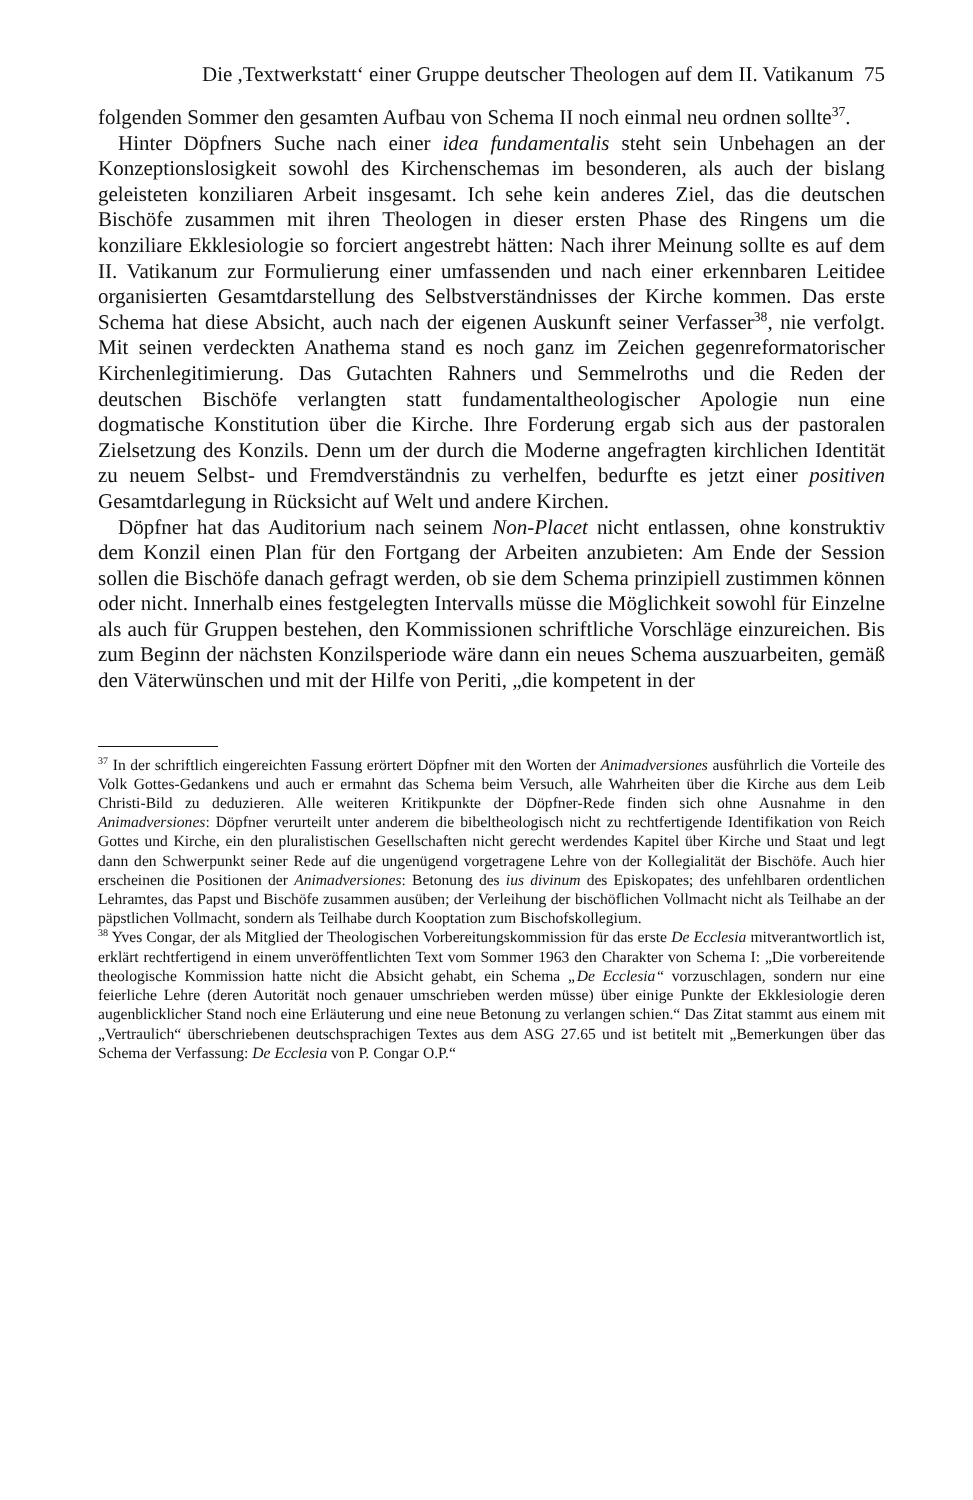Die ,Textwerkstatt‘ einer Gruppe deutscher Theologen auf dem II. Vatikanum 75
folgenden Sommer den gesamten Aufbau von Schema II noch einmal neu ordnen sollte<sup>37</sup>.
Hinter Döpfners Suche nach einer idea fundamentalis steht sein Unbehagen an der Konzeptionslosigkeit sowohl des Kirchenschemas im besonderen, als auch der bislang geleisteten konziliaren Arbeit insgesamt. Ich sehe kein anderes Ziel, das die deutschen Bischöfe zusammen mit ihren Theologen in dieser ersten Phase des Ringens um die konziliare Ekklesiologie so forciert angestrebt hätten: Nach ihrer Meinung sollte es auf dem II. Vatikanum zur Formulierung einer umfassenden und nach einer erkennbaren Leitidee organisierten Gesamtdarstellung des Selbstverständnisses der Kirche kommen. Das erste Schema hat diese Absicht, auch nach der eigenen Auskunft seiner Verfasser<sup>38</sup>, nie verfolgt. Mit seinen verdeckten Anathema stand es noch ganz im Zeichen gegenreformatorischer Kirchenlegitimierung. Das Gutachten Rahners und Semmelroths und die Reden der deutschen Bischöfe verlangten statt fundamentaltheologischer Apologie nun eine dogmatische Konstitution über die Kirche. Ihre Forderung ergab sich aus der pastoralen Zielsetzung des Konzils. Denn um der durch die Moderne angefragten kirchlichen Identität zu neuem Selbst- und Fremdverständnis zu verhelfen, bedurfte es jetzt einer positiven Gesamtdarlegung in Rücksicht auf Welt und andere Kirchen.
Döpfner hat das Auditorium nach seinem Non-Placet nicht entlassen, ohne konstruktiv dem Konzil einen Plan für den Fortgang der Arbeiten anzubieten: Am Ende der Session sollen die Bischöfe danach gefragt werden, ob sie dem Schema prinzipiell zustimmen können oder nicht. Innerhalb eines festgelegten Intervalls müsse die Möglichkeit sowohl für Einzelne als auch für Gruppen bestehen, den Kommissionen schriftliche Vorschläge einzureichen. Bis zum Beginn der nächsten Konzilsperiode wäre dann ein neues Schema auszuarbeiten, gemäß den Väterwünschen und mit der Hilfe von Periti, „die kompetent in der
<sup>37</sup> In der schriftlich eingereichten Fassung erörtert Döpfner mit den Worten der Animadversiones ausführlich die Vorteile des Volk Gottes-Gedankens und auch er ermahnt das Schema beim Versuch, alle Wahrheiten über die Kirche aus dem Leib Christi-Bild zu deduzieren. Alle weiteren Kritikpunkte der Döpfner-Rede finden sich ohne Ausnahme in den Animadversiones: Döpfner verurteilt unter anderem die bibeltheologisch nicht zu rechtfertigende Identifikation von Reich Gottes und Kirche, ein den pluralistischen Gesellschaften nicht gerecht werdendes Kapitel über Kirche und Staat und legt dann den Schwerpunkt seiner Rede auf die ungenügend vorgetragene Lehre von der Kollegialität der Bischöfe. Auch hier erscheinen die Positionen der Animadversiones: Betonung des ius divinum des Episkopates; des unfehlbaren ordentlichen Lehramtes, das Papst und Bischöfe zusammen ausüben; der Verleihung der bischöflichen Vollmacht nicht als Teilhabe an der päpstlichen Vollmacht, sondern als Teilhabe durch Kooptation zum Bischofskollegium.
<sup>38</sup> Yves Congar, der als Mitglied der Theologischen Vorbereitungskommission für das erste De Ecclesia mitverantwortlich ist, erklärt rechtfertigend in einem unveröffentlichten Text vom Sommer 1963 den Charakter von Schema I: „Die vorbereitende theologische Kommission hatte nicht die Absicht gehabt, ein Schema „De Ecclesia“ vorzuschlagen, sondern nur eine feierliche Lehre (deren Autorität noch genauer umschrieben werden müsse) über einige Punkte der Ekklesiologie deren augenblicklicher Stand noch eine Erläuterung und eine neue Betonung zu verlangen schien.“ Das Zitat stammt aus einem mit „Vertraulich“ überschriebenen deutschsprachigen Textes aus dem ASG 27.65 und ist betitelt mit „Bemerkungen über das Schema der Verfassung: De Ecclesia von P. Congar O.P.“